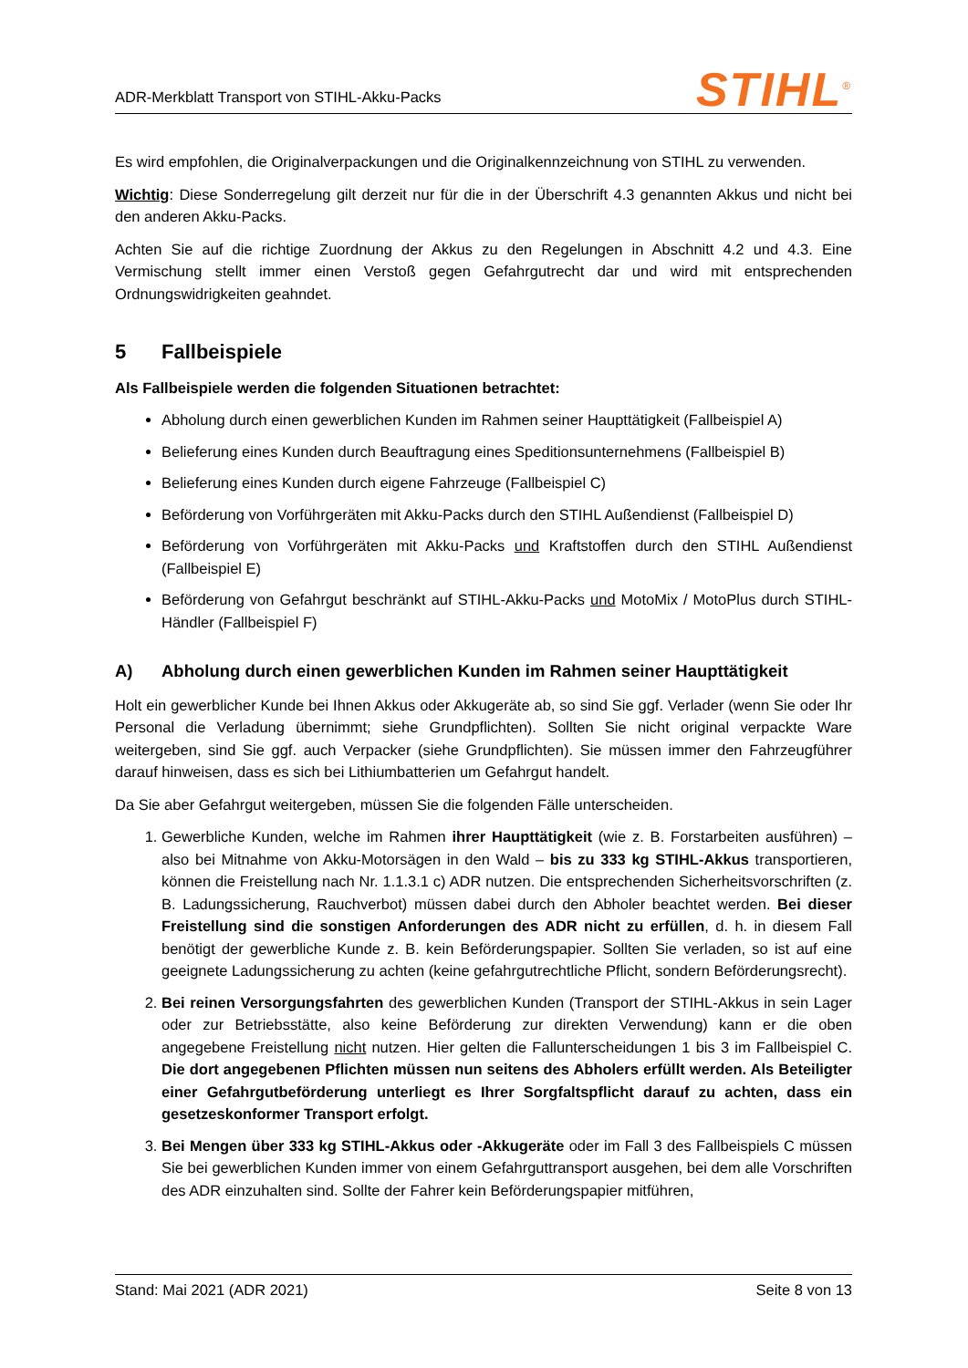ADR-Merkblatt Transport von STIHL-Akku-Packs
STIHL<sup>®</sup>
Es wird empfohlen, die Originalverpackungen und die Originalkennzeichnung von STIHL zu verwenden.
Wichtig: Diese Sonderregelung gilt derzeit nur für die in der Überschrift 4.3 genannten Akkus und nicht bei den anderen Akku-Packs.
Achten Sie auf die richtige Zuordnung der Akkus zu den Regelungen in Abschnitt 4.2 und 4.3. Eine Vermischung stellt immer einen Verstoß gegen Gefahrgutrecht dar und wird mit entsprechenden Ordnungswidrigkeiten geahndet.
5 Fallbeispiele
Als Fallbeispiele werden die folgenden Situationen betrachtet:
Abholung durch einen gewerblichen Kunden im Rahmen seiner Haupttätigkeit (Fallbeispiel A)
Belieferung eines Kunden durch Beauftragung eines Speditionsunternehmens (Fallbeispiel B)
Belieferung eines Kunden durch eigene Fahrzeuge (Fallbeispiel C)
Beförderung von Vorführgeräten mit Akku-Packs durch den STIHL Außendienst (Fallbeispiel D)
Beförderung von Vorführgeräten mit Akku-Packs und Kraftstoffen durch den STIHL Außendienst (Fallbeispiel E)
Beförderung von Gefahrgut beschränkt auf STIHL-Akku-Packs und MotoMix / MotoPlus durch STIHL-Händler (Fallbeispiel F)
A) Abholung durch einen gewerblichen Kunden im Rahmen seiner Haupttätigkeit
Holt ein gewerblicher Kunde bei Ihnen Akkus oder Akkugeräte ab, so sind Sie ggf. Verlader (wenn Sie oder Ihr Personal die Verladung übernimmt; siehe Grundpflichten). Sollten Sie nicht original verpackte Ware weitergeben, sind Sie ggf. auch Verpacker (siehe Grundpflichten). Sie müssen immer den Fahrzeugführer darauf hinweisen, dass es sich bei Lithiumbatterien um Gefahrgut handelt.
Da Sie aber Gefahrgut weitergeben, müssen Sie die folgenden Fälle unterscheiden.
1. Gewerbliche Kunden, welche im Rahmen ihrer Haupttätigkeit (wie z. B. Forstarbeiten ausführen) – also bei Mitnahme von Akku-Motorsägen in den Wald – bis zu 333 kg STIHL-Akkus transportieren, können die Freistellung nach Nr. 1.1.3.1 c) ADR nutzen. Die entsprechenden Sicherheitsvorschriften (z. B. Ladungssicherung, Rauchverbot) müssen dabei durch den Abholer beachtet werden. Bei dieser Freistellung sind die sonstigen Anforderungen des ADR nicht zu erfüllen, d. h. in diesem Fall benötigt der gewerbliche Kunde z. B. kein Beförderungspapier. Sollten Sie verladen, so ist auf eine geeignete Ladungssicherung zu achten (keine gefahrgutrechtliche Pflicht, sondern Beförderungsrecht).
2. Bei reinen Versorgungsfahrten des gewerblichen Kunden (Transport der STIHL-Akkus in sein Lager oder zur Betriebsstätte, also keine Beförderung zur direkten Verwendung) kann er die oben angegebene Freistellung nicht nutzen. Hier gelten die Fallunterscheidungen 1 bis 3 im Fallbeispiel C. Die dort angegebenen Pflichten müssen nun seitens des Abholers erfüllt werden. Als Beteiligter einer Gefahrgutbeförderung unterliegt es Ihrer Sorgfaltspflicht darauf zu achten, dass ein gesetzeskonformer Transport erfolgt.
3. Bei Mengen über 333 kg STIHL-Akkus oder -Akkugeräte oder im Fall 3 des Fallbeispiels C müssen Sie bei gewerblichen Kunden immer von einem Gefahrguttransport ausgehen, bei dem alle Vorschriften des ADR einzuhalten sind. Sollte der Fahrer kein Beförderungspapier mitführen,
Stand: Mai 2021 (ADR 2021) Seite 8 von 13